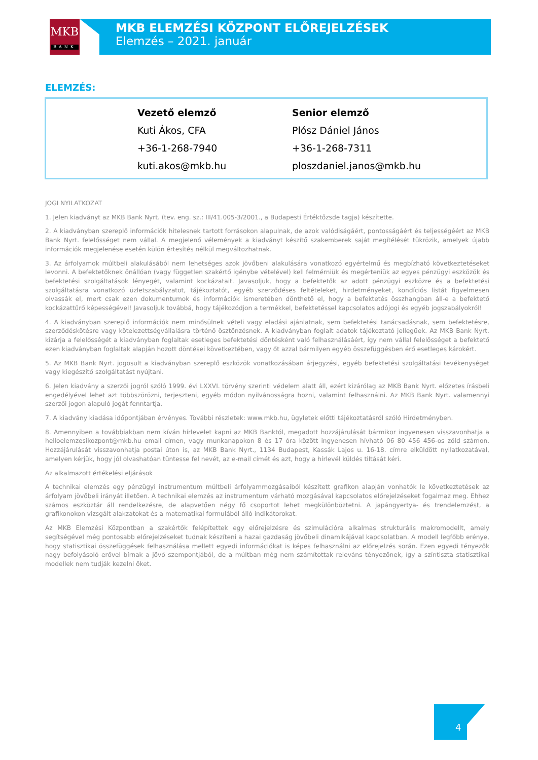MKB
BANK
MKB ELEMZÉSI KÖZPONT ELŐREJELZÉSEK
Elemzés – 2021. január
ELEMZÉS:
Vezető elemző
Kuti Ákos, CFA
+36-1-268-7940
kuti.akos@mkb.hu
Senior elemző
Plósz Dániel János
+36-1-268-7311
ploszdaniel.janos@mkb.hu
JOGI NYILATKOZAT
1. Jelen kiadványt az MKB Bank Nyrt. (tev. eng. sz.: III/41.005-3/2001., a Budapesti Értéktőzsde tagja) készítette.
2. A kiadványban szereplő információk hitelesnek tartott forrásokon alapulnak, de azok valódiságáért, pontosságáért és teljességéért az MKB Bank Nyrt. felelősséget nem vállal. A megjelenő vélemények a kiadványt készítő szakemberek saját megítélését tükrözik, amelyek újabb információk megjelenése esetén külön értesítés nélkül megváltozhatnak.
3. Az árfolyamok múltbeli alakulásából nem lehetséges azok jövőbeni alakulására vonatkozó egyértelmű és megbízható következtetéseket levonni. A befektetőknek önállóan (vagy független szakértő igénybe vételével) kell felmérniük és megérteniük az egyes pénzügyi eszközök és befektetési szolgáltatások lényegét, valamint kockázatait. Javasoljuk, hogy a befektetők az adott pénzügyi eszközre és a befektetési szolgáltatásra vonatkozó üzletszabályzatot, tájékoztatót, egyéb szerződéses feltételeket, hirdetményeket, kondíciós listát figyelmesen olvassák el, mert csak ezen dokumentumok és információk ismeretében dönthető el, hogy a befektetés összhangban áll-e a befektető kockázattűrő képességével! Javasoljuk továbbá, hogy tájékozódjon a termékkel, befektetéssel kapcsolatos adójogi és egyéb jogszabályokról!
4. A kiadványban szereplő információk nem minősülnek vételi vagy eladási ajánlatnak, sem befektetési tanácsadásnak, sem befektetésre, szerződéskötésre vagy kötelezettségvállalásra történő ösztönzésnek. A kiadványban foglalt adatok tájékoztató jellegűek. Az MKB Bank Nyrt. kizárja a felelősségét a kiadványban foglaltak esetleges befektetési döntésként való felhasználásáért, így nem vállal felelősséget a befektető ezen kiadványban foglaltak alapján hozott döntései következtében, vagy őt azzal bármilyen egyéb összefüggésben érő esetleges károkért.
5. Az MKB Bank Nyrt. jogosult a kiadványban szereplő eszközök vonatkozásában árjegyzési, egyéb befektetési szolgáltatási tevékenységet vagy kiegészítő szolgáltatást nyújtani.
6. Jelen kiadvány a szerzői jogról szóló 1999. évi LXXVI. törvény szerinti védelem alatt áll, ezért kizárólag az MKB Bank Nyrt. előzetes írásbeli engedélyével lehet azt többszörözni, terjeszteni, egyéb módon nyilvánosságra hozni, valamint felhasználni. Az MKB Bank Nyrt. valamennyi szerzői jogon alapuló jogát fenntartja.
7. A kiadvány kiadása időpontjában érvényes. További részletek: www.mkb.hu, ügyletek előtti tájékoztatásról szóló Hirdetményben.
8. Amennyiben a továbbiakban nem kíván hírlevelet kapni az MKB Banktól, megadott hozzájárulását bármikor ingyenesen visszavonhatja a helloelemzesikozpont@mkb.hu email címen, vagy munkanapokon 8 és 17 óra között ingyenesen hívható 06 80 456 456-os zöld számon. Hozzájárulását visszavonhatja postai úton is, az MKB Bank Nyrt., 1134 Budapest, Kassák Lajos u. 16-18. címre elküldött nyilatkozatával, amelyen kérjük, hogy jól olvashatóan tüntesse fel nevét, az e-mail címét és azt, hogy a hírlevél küldés tiltását kéri.
Az alkalmazott értékelési eljárások
A technikai elemzés egy pénzügyi instrumentum múltbeli árfolyammozgásaiból készített grafikon alapján vonhatók le következtetések az árfolyam jövőbeli irányát illetően. A technikai elemzés az instrumentum várható mozgásával kapcsolatos előrejelzéseket fogalmaz meg. Ehhez számos eszköztár áll rendelkezésre, de alapvetően négy fő csoportot lehet megkülönböztetni. A japángyertya- és trendelemzést, a grafikonokon vizsgált alakzatokat és a matematikai formulából álló indikátorokat.
Az MKB Elemzési Központban a szakértők felépítettek egy előrejelzésre és szimulációra alkalmas strukturális makromodellt, amely segítségével még pontosabb előrejelzéseket tudnak készíteni a hazai gazdaság jövőbeli dinamikájával kapcsolatban. A modell legfőbb erénye, hogy statisztikai összefüggések felhasználása mellett egyedi információkat is képes felhasználni az előrejelzés során. Ezen egyedi tényezők nagy befolyásoló erővel bírnak a jövő szempontjából, de a múltban még nem számítottak releváns tényezőnek, így a színtiszta statisztikai modellek nem tudják kezelni őket.
4